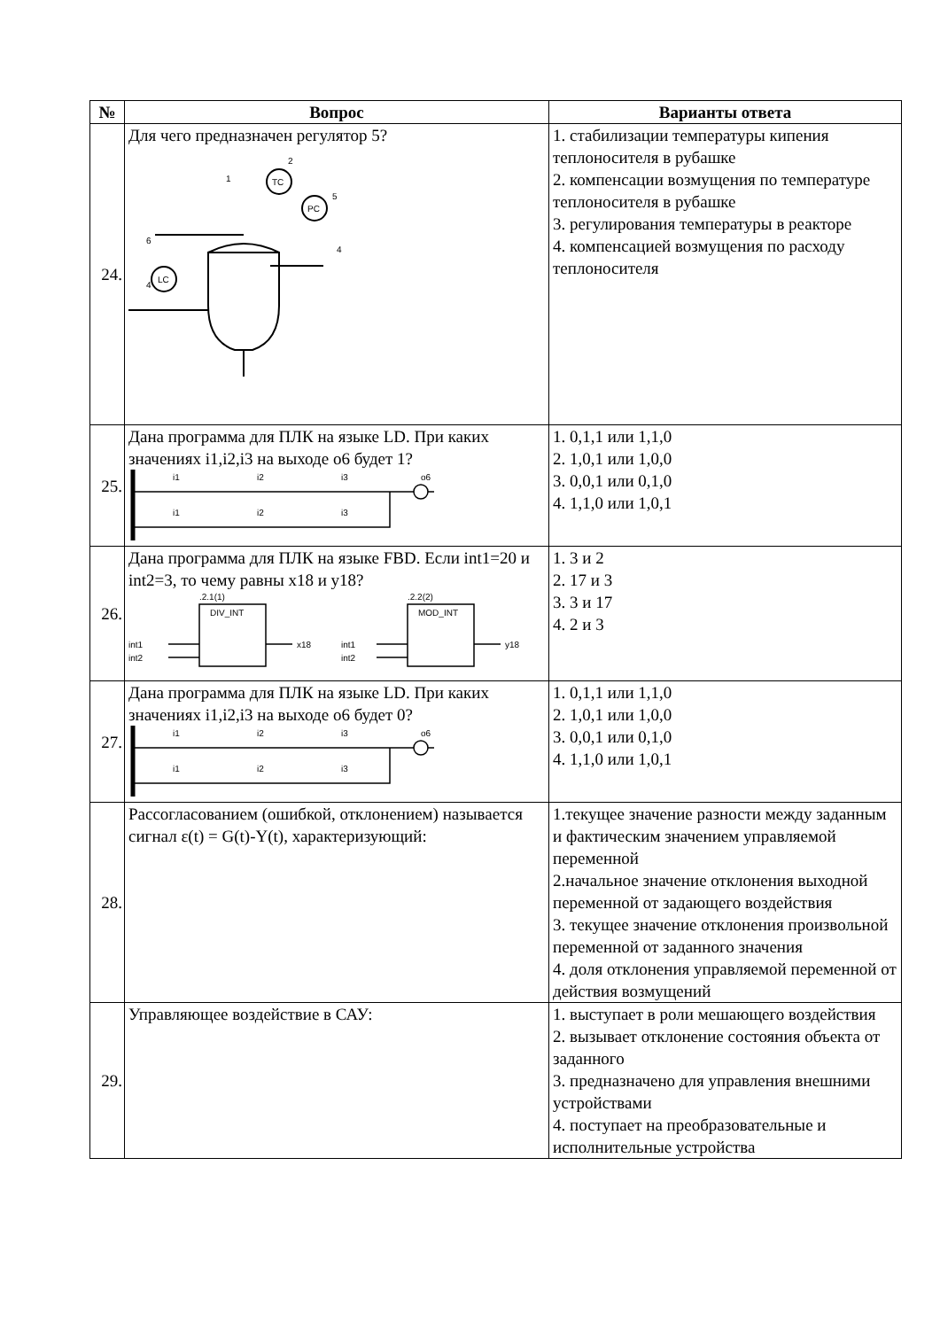| № | Вопрос | Варианты ответа |
| --- | --- | --- |
| 24. | Для чего предназначен регулятор 5? TC PC LC 5 2 1 6 4 4 | 1. стабилизации температуры кипения теплоносителя в рубашке 2. компенсации возмущения по температуре теплоносителя в рубашке 3. регулирования температуры в реакторе 4. компенсацией возмущения по расходу теплоносителя |
| 25. | Дана программа для ПЛК на языке LD. При каких значениях i1,i2,i3 на выходе o6 будет 1? i1 i2 i3 o6 i1 i2 i3 | 1. 0,1,1 или 1,1,0 2. 1,0,1 или 1,0,0 3. 0,0,1 или 0,1,0 4. 1,1,0 или 1,0,1 |
| 26. | Дана программа для ПЛК на языке FBD. Если int1=20 и int2=3, то чему равны x18 и y18? .2.1(1) DIV_INT .2.2(2) MOD_INT int1 int2 x18 int1 int2 y18 | 1. 3 и 2 2. 17 и 3 3. 3 и 17 4. 2 и 3 |
| 27. | Дана программа для ПЛК на языке LD. При каких значениях i1,i2,i3 на выходе o6 будет 0? i1 i2 i3 o6 i1 i2 i3 | 1. 0,1,1 или 1,1,0 2. 1,0,1 или 1,0,0 3. 0,0,1 или 0,1,0 4. 1,1,0 или 1,0,1 |
| 28. | Рассогласованием (ошибкой, отклонением) называется сигнал ε(t) = G(t)-Y(t), характеризующий: | 1.текущее значение разности между заданным и фактическим значением управляемой переменной 2.начальное значение отклонения выходной переменной от задающего воздействия 3. текущее значение отклонения произвольной переменной от заданного значения 4. доля отклонения управляемой переменной от действия возмущений |
| 29. | Управляющее воздействие в САУ: | 1. выступает в роли мешающего воздействия 2. вызывает отклонение состояния объекта от заданного 3. предназначено для управления внешними устройствами 4. поступает на преобразовательные и исполнительные устройства |